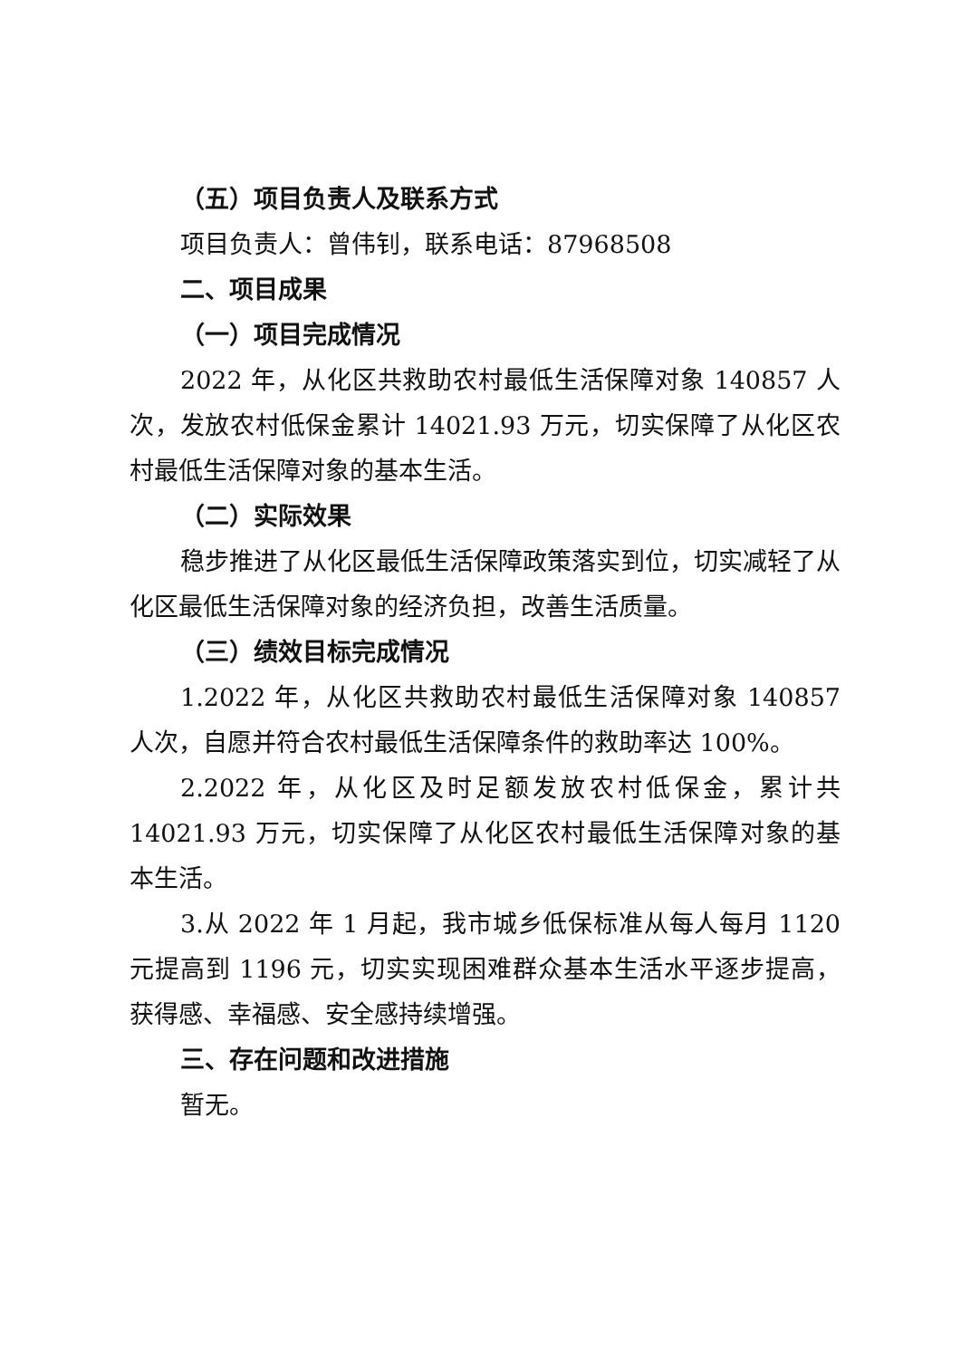（五）项目负责人及联系方式
项目负责人：曾伟钊，联系电话：87968508
二、项目成果
（一）项目完成情况
2022 年，从化区共救助农村最低生活保障对象 140857 人次，发放农村低保金累计 14021.93 万元，切实保障了从化区农村最低生活保障对象的基本生活。
（二）实际效果
稳步推进了从化区最低生活保障政策落实到位，切实减轻了从化区最低生活保障对象的经济负担，改善生活质量。
（三）绩效目标完成情况
1.2022 年，从化区共救助农村最低生活保障对象 140857 人次，自愿并符合农村最低生活保障条件的救助率达 100%。
2.2022 年，从化区及时足额发放农村低保金，累计共 14021.93 万元，切实保障了从化区农村最低生活保障对象的基本生活。
3.从 2022 年 1 月起，我市城乡低保标准从每人每月 1120 元提高到 1196 元，切实实现困难群众基本生活水平逐步提高，获得感、幸福感、安全感持续增强。
三、存在问题和改进措施
暂无。